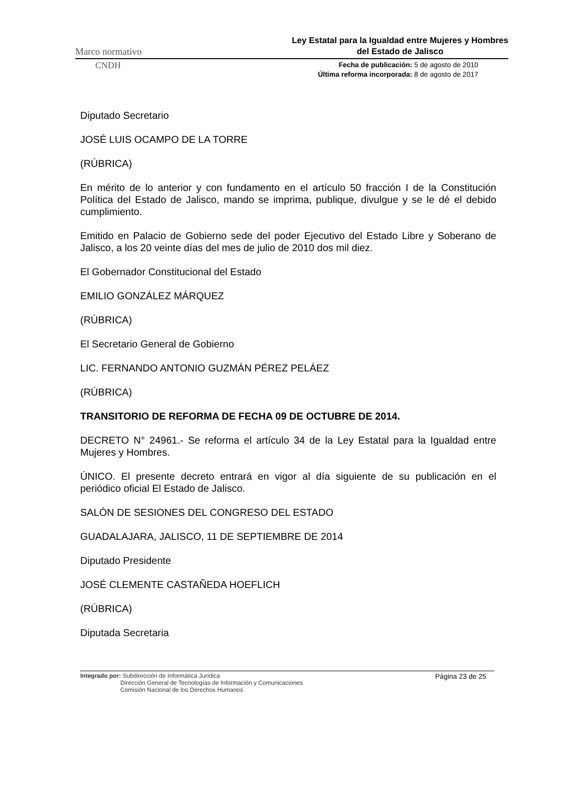Marco normativo Ley Estatal para la Igualdad entre Mujeres y Hombres
del Estado de Jalisco
CNDH Fecha de publicación: 5 de agosto de 2010
Última reforma incorporada: 8 de agosto de 2017
Diputado Secretario
JOSÉ LUIS OCAMPO DE LA TORRE
(RÚBRICA)
En mérito de lo anterior y con fundamento en el artículo 50 fracción I de la Constitución Política del Estado de Jalisco, mando se imprima, publique, divulgue y se le dé el debido cumplimiento.
Emitido en Palacio de Gobierno sede del poder Ejecutivo del Estado Libre y Soberano de Jalisco, a los 20 veinte días del mes de julio de 2010 dos mil diez.
El Gobernador Constitucional del Estado
EMILIO GONZÁLEZ MÁRQUEZ
(RÚBRICA)
El Secretario General de Gobierno
LIC. FERNANDO ANTONIO GUZMÁN PÉREZ PELÁEZ
(RÚBRICA)
TRANSITORIO DE REFORMA DE FECHA 09 DE OCTUBRE DE 2014.
DECRETO N° 24961.- Se reforma el artículo 34 de la Ley Estatal para la Igualdad entre Mujeres y Hombres.
ÚNICO. El presente decreto entrará en vigor al día siguiente de su publicación en el periódico oficial El Estado de Jalisco.
SALÓN DE SESIONES DEL CONGRESO DEL ESTADO
GUADALAJARA, JALISCO, 11 DE SEPTIEMBRE DE 2014
Diputado Presidente
JOSÉ CLEMENTE CASTAÑEDA HOEFLICH
(RÚBRICA)
Diputada Secretaria
Integrado por: Subdirección de Informática Jurídica
Dirección General de Tecnologías de Información y Comunicaciones
Comisión Nacional de los Derechos Humanos
Página 23 de 25